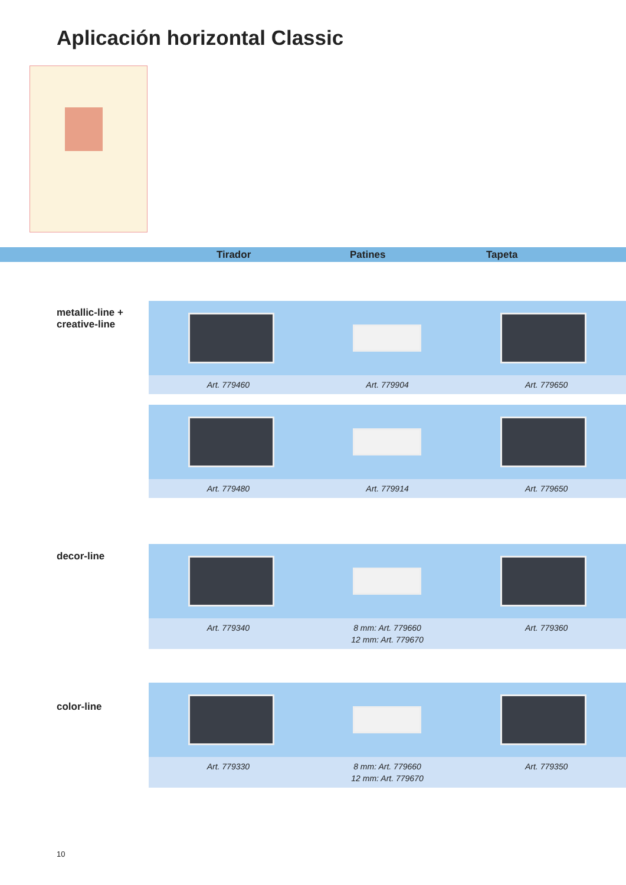Aplicación horizontal Classic
Tirador Patines Tapeta
metallic-line +
creative-line
Art. 779460 Art. 779904 Art. 779650
Art. 779480 Art. 779914 Art. 779650
decor-line
Art. 779340 8 mm: Art. 779660
12 mm: Art. 779670 Art. 779360
color-line
Art. 779330 8 mm: Art. 779660
12 mm: Art. 779670 Art. 779350
10